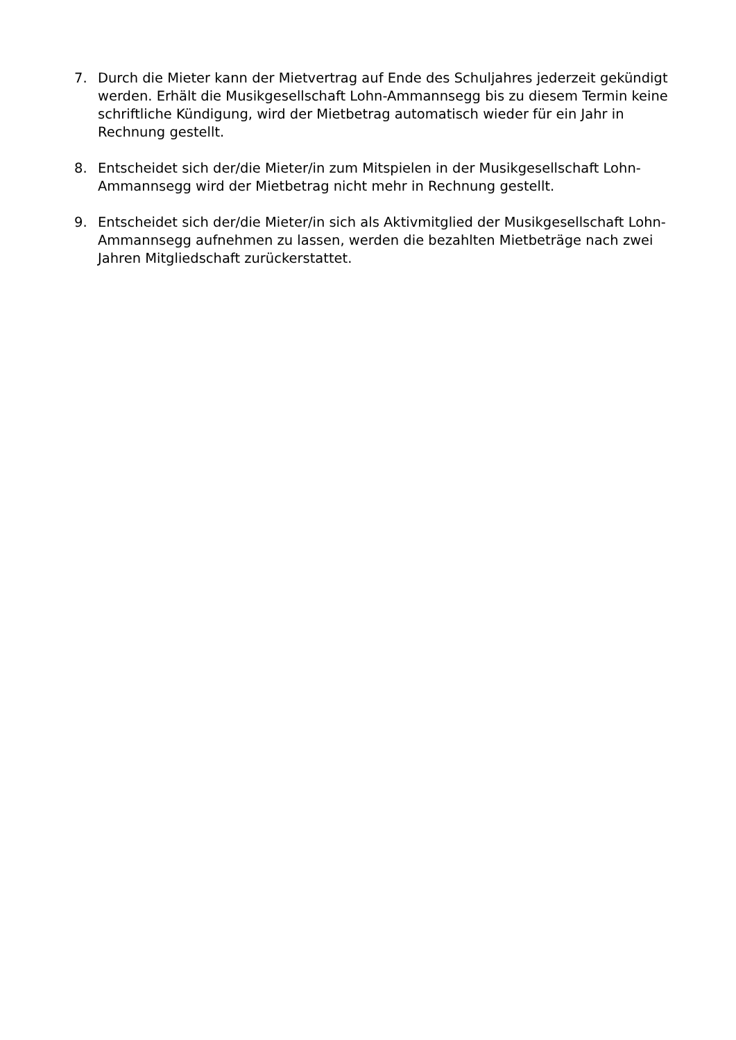7. Durch die Mieter kann der Mietvertrag auf Ende des Schuljahres jederzeit gekündigt werden. Erhält die Musikgesellschaft Lohn-Ammannsegg bis zu diesem Termin keine schriftliche Kündigung, wird der Mietbetrag automatisch wieder für ein Jahr in Rechnung gestellt.
8. Entscheidet sich der/die Mieter/in zum Mitspielen in der Musikgesellschaft Lohn-Ammannsegg wird der Mietbetrag nicht mehr in Rechnung gestellt.
9. Entscheidet sich der/die Mieter/in sich als Aktivmitglied der Musikgesellschaft Lohn-Ammannsegg aufnehmen zu lassen, werden die bezahlten Mietbeträge nach zwei Jahren Mitgliedschaft zurückerstattet.